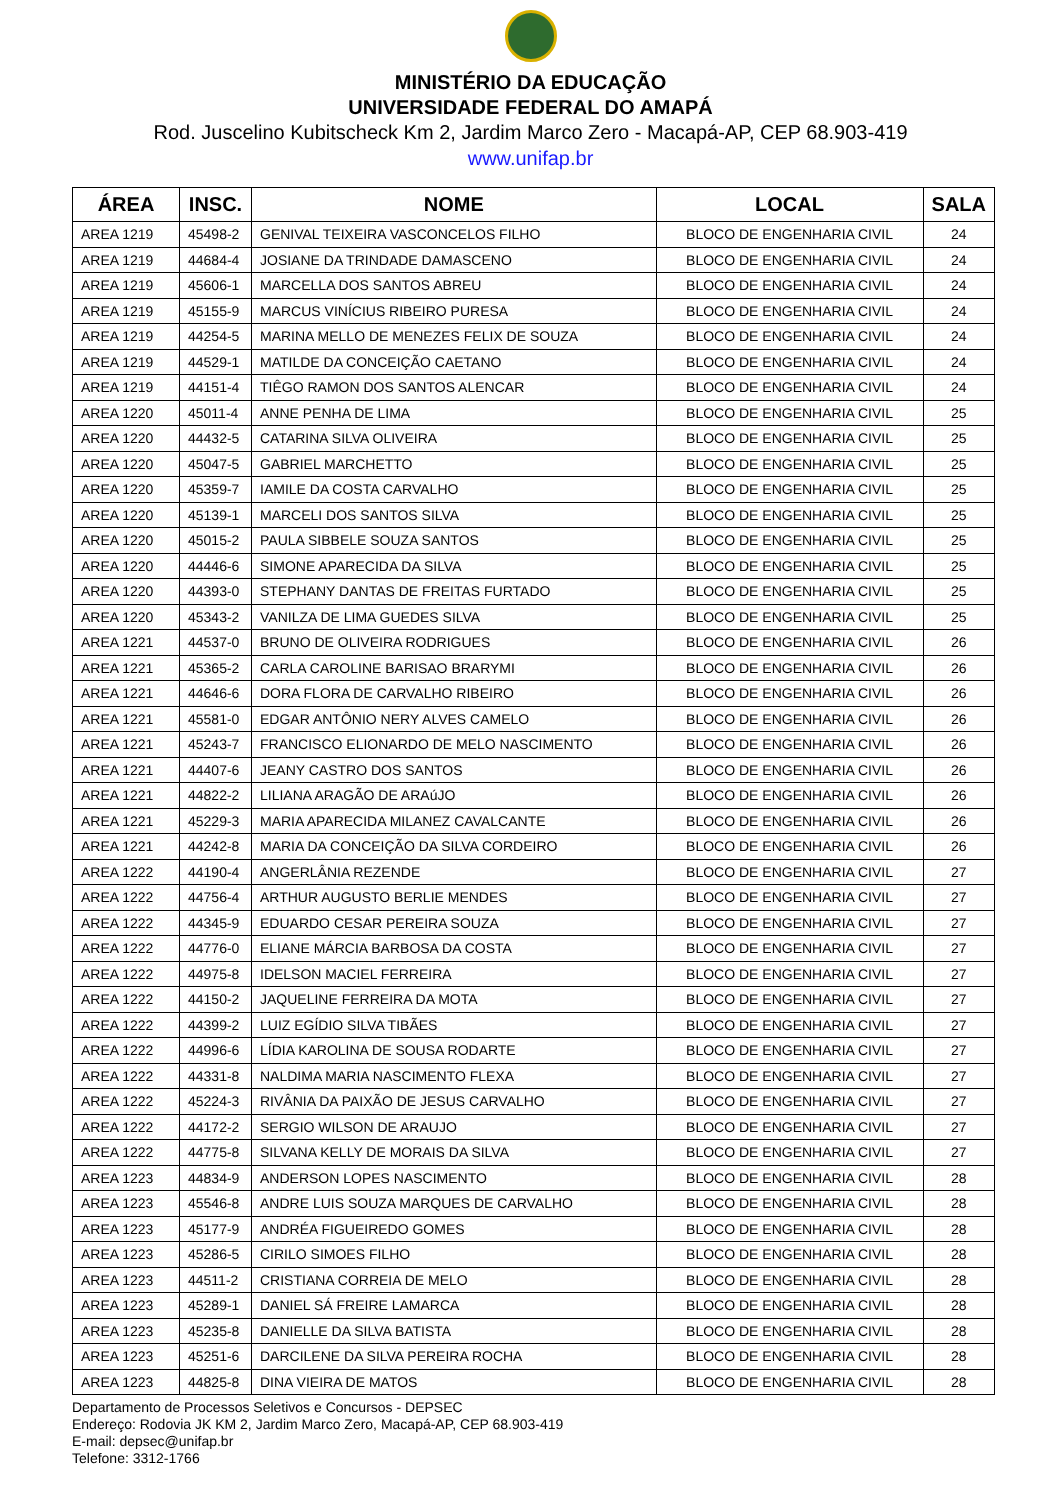MINISTÉRIO DA EDUCAÇÃO
UNIVERSIDADE FEDERAL DO AMAPÁ
Rod. Juscelino Kubitscheck Km 2, Jardim Marco Zero - Macapá-AP, CEP 68.903-419
www.unifap.br
| ÁREA | INSC. | NOME | LOCAL | SALA |
| --- | --- | --- | --- | --- |
| AREA 1219 | 45498-2 | GENIVAL TEIXEIRA VASCONCELOS FILHO | BLOCO DE ENGENHARIA CIVIL | 24 |
| AREA 1219 | 44684-4 | JOSIANE DA TRINDADE DAMASCENO | BLOCO DE ENGENHARIA CIVIL | 24 |
| AREA 1219 | 45606-1 | MARCELLA DOS SANTOS ABREU | BLOCO DE ENGENHARIA CIVIL | 24 |
| AREA 1219 | 45155-9 | MARCUS VINÍCIUS RIBEIRO PURESA | BLOCO DE ENGENHARIA CIVIL | 24 |
| AREA 1219 | 44254-5 | MARINA MELLO DE MENEZES FELIX DE SOUZA | BLOCO DE ENGENHARIA CIVIL | 24 |
| AREA 1219 | 44529-1 | MATILDE DA CONCEIÇÃO CAETANO | BLOCO DE ENGENHARIA CIVIL | 24 |
| AREA 1219 | 44151-4 | TIÊGO RAMON DOS SANTOS ALENCAR | BLOCO DE ENGENHARIA CIVIL | 24 |
| AREA 1220 | 45011-4 | ANNE PENHA DE LIMA | BLOCO DE ENGENHARIA CIVIL | 25 |
| AREA 1220 | 44432-5 | CATARINA SILVA OLIVEIRA | BLOCO DE ENGENHARIA CIVIL | 25 |
| AREA 1220 | 45047-5 | GABRIEL MARCHETTO | BLOCO DE ENGENHARIA CIVIL | 25 |
| AREA 1220 | 45359-7 | IAMILE DA COSTA CARVALHO | BLOCO DE ENGENHARIA CIVIL | 25 |
| AREA 1220 | 45139-1 | MARCELI DOS SANTOS SILVA | BLOCO DE ENGENHARIA CIVIL | 25 |
| AREA 1220 | 45015-2 | PAULA SIBBELE SOUZA SANTOS | BLOCO DE ENGENHARIA CIVIL | 25 |
| AREA 1220 | 44446-6 | SIMONE APARECIDA DA SILVA | BLOCO DE ENGENHARIA CIVIL | 25 |
| AREA 1220 | 44393-0 | STEPHANY DANTAS DE FREITAS FURTADO | BLOCO DE ENGENHARIA CIVIL | 25 |
| AREA 1220 | 45343-2 | VANILZA DE LIMA GUEDES SILVA | BLOCO DE ENGENHARIA CIVIL | 25 |
| AREA 1221 | 44537-0 | BRUNO DE OLIVEIRA RODRIGUES | BLOCO DE ENGENHARIA CIVIL | 26 |
| AREA 1221 | 45365-2 | CARLA CAROLINE BARISAO BRARYMI | BLOCO DE ENGENHARIA CIVIL | 26 |
| AREA 1221 | 44646-6 | DORA FLORA DE CARVALHO RIBEIRO | BLOCO DE ENGENHARIA CIVIL | 26 |
| AREA 1221 | 45581-0 | EDGAR ANTÔNIO NERY ALVES CAMELO | BLOCO DE ENGENHARIA CIVIL | 26 |
| AREA 1221 | 45243-7 | FRANCISCO ELIONARDO DE MELO NASCIMENTO | BLOCO DE ENGENHARIA CIVIL | 26 |
| AREA 1221 | 44407-6 | JEANY CASTRO DOS SANTOS | BLOCO DE ENGENHARIA CIVIL | 26 |
| AREA 1221 | 44822-2 | LILIANA ARAGÃO DE ARAúJO | BLOCO DE ENGENHARIA CIVIL | 26 |
| AREA 1221 | 45229-3 | MARIA APARECIDA MILANEZ CAVALCANTE | BLOCO DE ENGENHARIA CIVIL | 26 |
| AREA 1221 | 44242-8 | MARIA DA CONCEIÇÃO DA SILVA CORDEIRO | BLOCO DE ENGENHARIA CIVIL | 26 |
| AREA 1222 | 44190-4 | ANGERLÂNIA REZENDE | BLOCO DE ENGENHARIA CIVIL | 27 |
| AREA 1222 | 44756-4 | ARTHUR AUGUSTO BERLIE MENDES | BLOCO DE ENGENHARIA CIVIL | 27 |
| AREA 1222 | 44345-9 | EDUARDO CESAR PEREIRA SOUZA | BLOCO DE ENGENHARIA CIVIL | 27 |
| AREA 1222 | 44776-0 | ELIANE MÁRCIA BARBOSA DA COSTA | BLOCO DE ENGENHARIA CIVIL | 27 |
| AREA 1222 | 44975-8 | IDELSON MACIEL FERREIRA | BLOCO DE ENGENHARIA CIVIL | 27 |
| AREA 1222 | 44150-2 | JAQUELINE FERREIRA DA MOTA | BLOCO DE ENGENHARIA CIVIL | 27 |
| AREA 1222 | 44399-2 | LUIZ EGÍDIO SILVA TIBÃES | BLOCO DE ENGENHARIA CIVIL | 27 |
| AREA 1222 | 44996-6 | LÍDIA KAROLINA DE SOUSA RODARTE | BLOCO DE ENGENHARIA CIVIL | 27 |
| AREA 1222 | 44331-8 | NALDIMA MARIA NASCIMENTO FLEXA | BLOCO DE ENGENHARIA CIVIL | 27 |
| AREA 1222 | 45224-3 | RIVÂNIA DA PAIXÃO DE JESUS CARVALHO | BLOCO DE ENGENHARIA CIVIL | 27 |
| AREA 1222 | 44172-2 | SERGIO WILSON DE ARAUJO | BLOCO DE ENGENHARIA CIVIL | 27 |
| AREA 1222 | 44775-8 | SILVANA KELLY DE MORAIS DA SILVA | BLOCO DE ENGENHARIA CIVIL | 27 |
| AREA 1223 | 44834-9 | ANDERSON LOPES NASCIMENTO | BLOCO DE ENGENHARIA CIVIL | 28 |
| AREA 1223 | 45546-8 | ANDRE LUIS SOUZA MARQUES DE CARVALHO | BLOCO DE ENGENHARIA CIVIL | 28 |
| AREA 1223 | 45177-9 | ANDRÉA FIGUEIREDO GOMES | BLOCO DE ENGENHARIA CIVIL | 28 |
| AREA 1223 | 45286-5 | CIRILO SIMOES FILHO | BLOCO DE ENGENHARIA CIVIL | 28 |
| AREA 1223 | 44511-2 | CRISTIANA CORREIA DE MELO | BLOCO DE ENGENHARIA CIVIL | 28 |
| AREA 1223 | 45289-1 | DANIEL SÁ FREIRE LAMARCA | BLOCO DE ENGENHARIA CIVIL | 28 |
| AREA 1223 | 45235-8 | DANIELLE DA SILVA BATISTA | BLOCO DE ENGENHARIA CIVIL | 28 |
| AREA 1223 | 45251-6 | DARCILENE DA SILVA PEREIRA ROCHA | BLOCO DE ENGENHARIA CIVIL | 28 |
| AREA 1223 | 44825-8 | DINA VIEIRA DE MATOS | BLOCO DE ENGENHARIA CIVIL | 28 |
Departamento de Processos Seletivos e Concursos - DEPSEC
Endereço: Rodovia JK KM 2, Jardim Marco Zero, Macapá-AP, CEP 68.903-419
E-mail: depsec@unifap.br
Telefone: 3312-1766